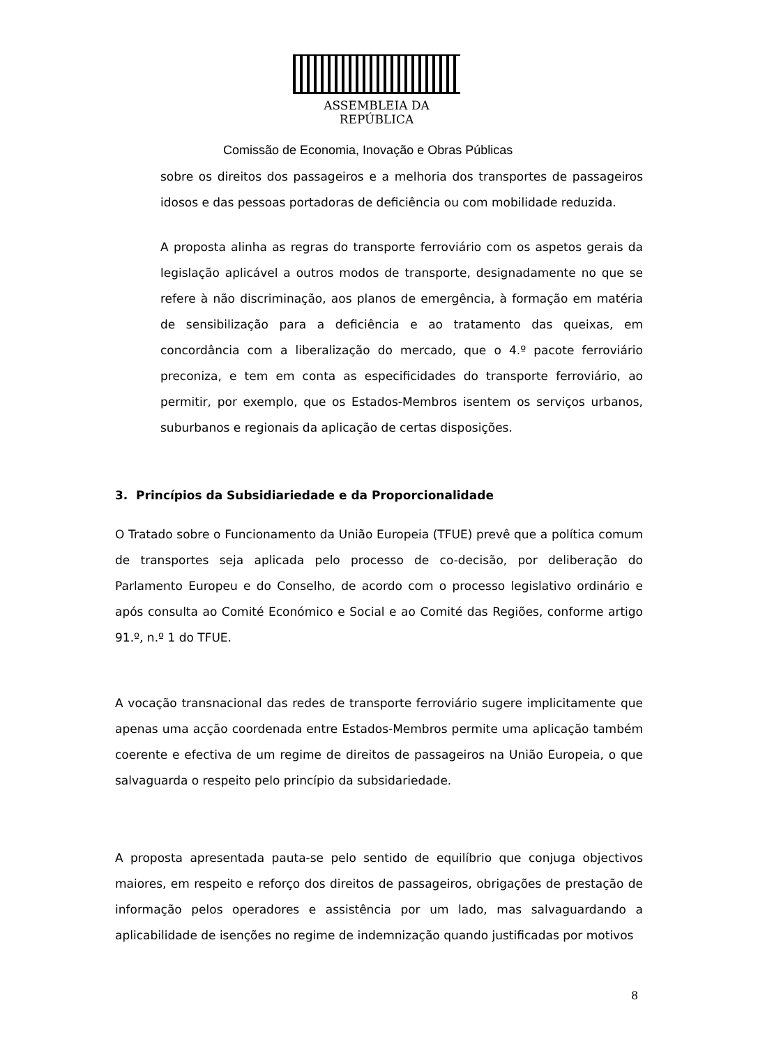ASSEMBLEIA DA REPÚBLICA
Comissão de Economia, Inovação e Obras Públicas
sobre os direitos dos passageiros e a melhoria dos transportes de passageiros idosos e das pessoas portadoras de deficiência ou com mobilidade reduzida.
A proposta alinha as regras do transporte ferroviário com os aspetos gerais da legislação aplicável a outros modos de transporte, designadamente no que se refere à não discriminação, aos planos de emergência, à formação em matéria de sensibilização para a deficiência e ao tratamento das queixas, em concordância com a liberalização do mercado, que o 4.º pacote ferroviário preconiza, e tem em conta as especificidades do transporte ferroviário, ao permitir, por exemplo, que os Estados-Membros isentem os serviços urbanos, suburbanos e regionais da aplicação de certas disposições.
3. Princípios da Subsidiariedade e da Proporcionalidade
O Tratado sobre o Funcionamento da União Europeia (TFUE) prevê que a política comum de transportes seja aplicada pelo processo de co-decisão, por deliberação do Parlamento Europeu e do Conselho, de acordo com o processo legislativo ordinário e após consulta ao Comité Económico e Social e ao Comité das Regiões, conforme artigo 91.º, n.º 1 do TFUE.
A vocação transnacional das redes de transporte ferroviário sugere implicitamente que apenas uma acção coordenada entre Estados-Membros permite uma aplicação também coerente e efectiva de um regime de direitos de passageiros na União Europeia, o que salvaguarda o respeito pelo princípio da subsidariedade.
A proposta apresentada pauta-se pelo sentido de equilíbrio que conjuga objectivos maiores, em respeito e reforço dos direitos de passageiros, obrigações de prestação de informação pelos operadores e assistência por um lado, mas salvaguardando a aplicabilidade de isenções no regime de indemnização quando justificadas por motivos
8